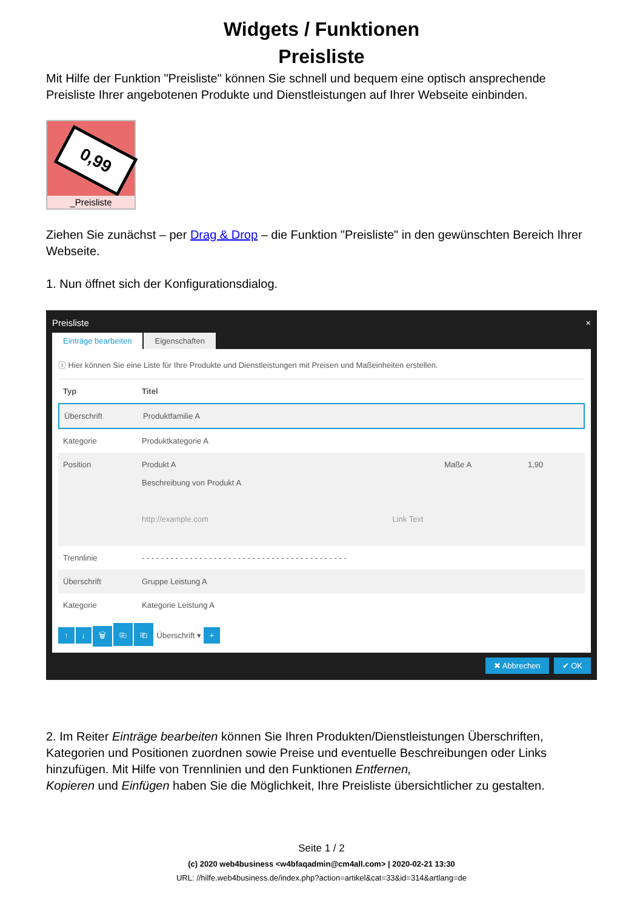Widgets / Funktionen
Preisliste
Mit Hilfe der Funktion "Preisliste" können Sie schnell und bequem eine optisch ansprechende Preisliste Ihrer angebotenen Produkte und Dienstleistungen auf Ihrer Webseite einbinden.
0,99
_Preisliste
Ziehen Sie zunächst – per Drag & Drop – die Funktion "Preisliste" in den gewünschten Bereich Ihrer Webseite.
1. Nun öffnet sich der Konfigurationsdialog.
Preisliste ×
Einträge bearbeiten Eigenschaften
ⓘ Hier können Sie eine Liste für Ihre Produkte und Dienstleistungen mit Preisen und Maßeinheiten erstellen.
Typ Titel
Überschrift Produktfamilie A
Kategorie Produktkategorie A
Position Produkt A Maße A 1,90
Beschreibung von Produkt A
http://example.com Link Text
Trennlinie - - - - - - - - - - - - - - - - - - - - - - - - - - - - - - - - - - - - - - - - - - -
Überschrift Gruppe Leistung A
Kategorie Kategorie Leistung A
↑ ↓ 🗑 ⎘ ⎗ Überschrift ▾ +
✖ Abbrechen ✔ OK
2. Im Reiter Einträge bearbeiten können Sie Ihren Produkten/Dienstleistungen Überschriften, Kategorien und Positionen zuordnen sowie Preise und eventuelle Beschreibungen oder Links hinzufügen. Mit Hilfe von Trennlinien und den Funktionen Entfernen,
Kopieren und Einfügen haben Sie die Möglichkeit, Ihre Preisliste übersichtlicher zu gestalten.
Seite 1 / 2
(c) 2020 web4business <w4bfaqadmin@cm4all.com> | 2020-02-21 13:30
URL: //hilfe.web4business.de/index.php?action=artikel&cat=33&id=314&artlang=de